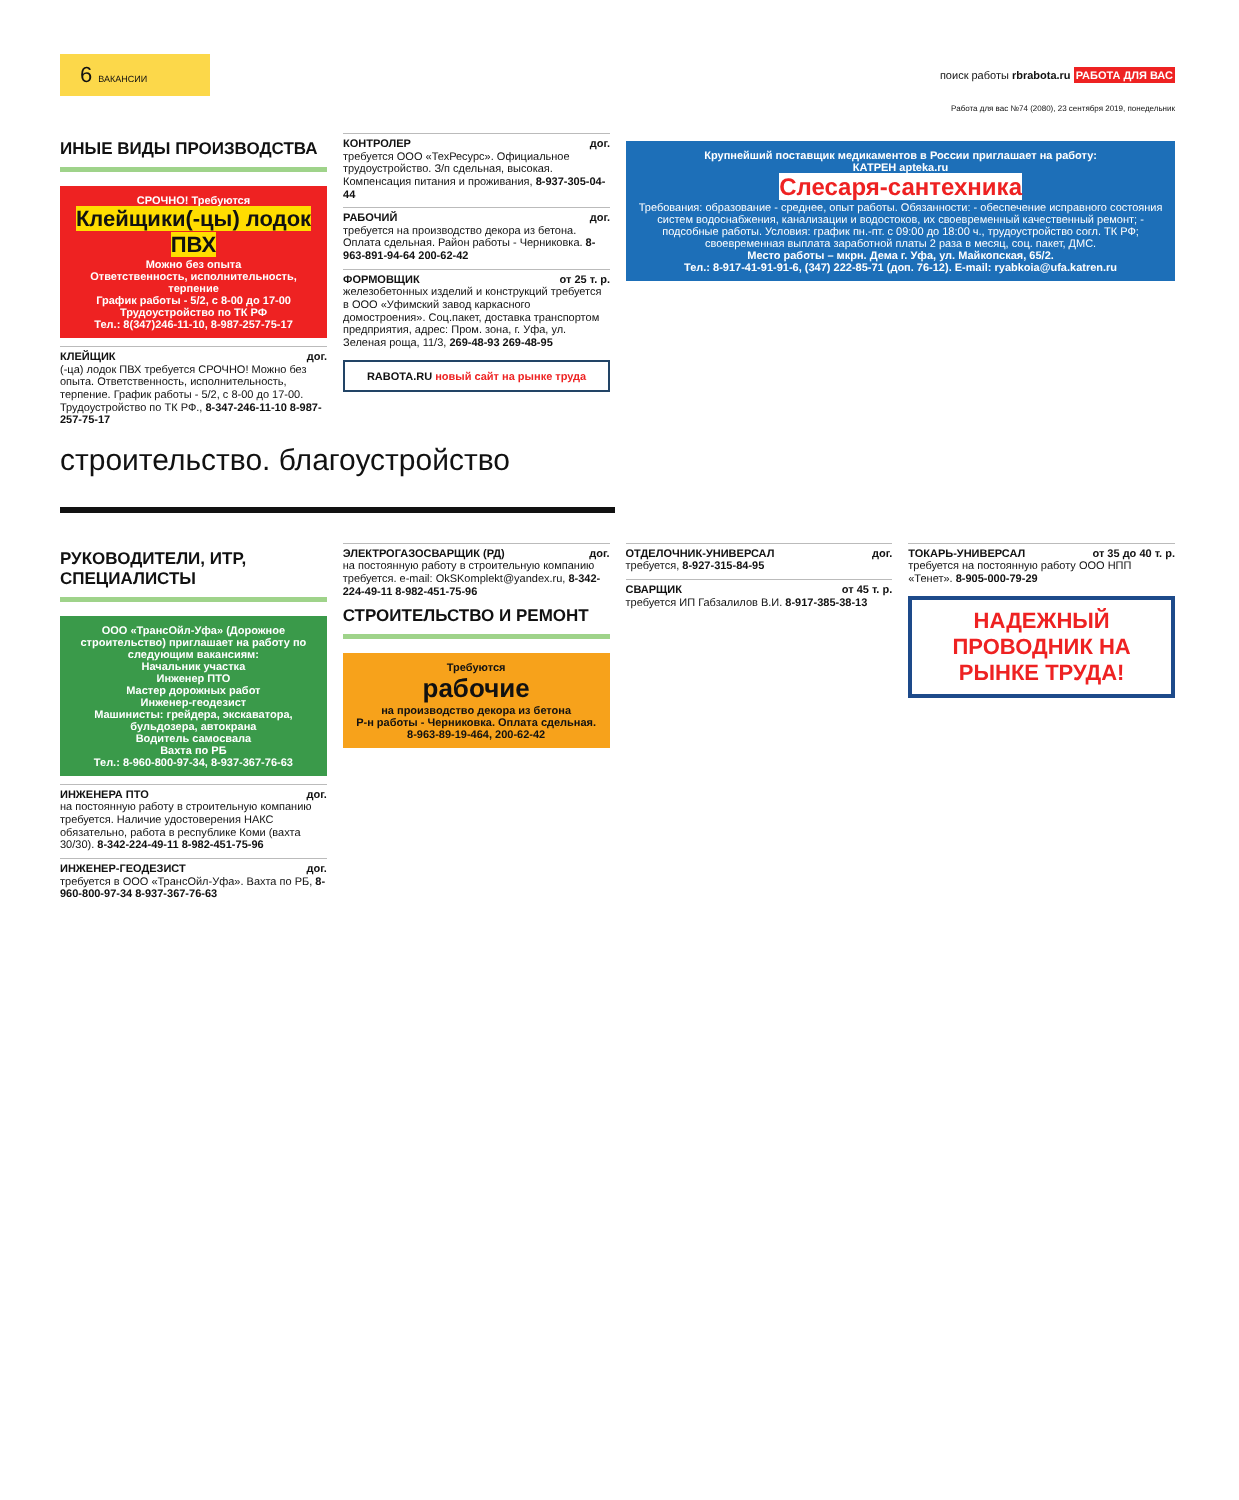6 ВАКАНСИИ
поиск работы rbrabota.ru РАБОТА ДЛЯ ВАС
Работа для вас №74 (2080), 23 сентября 2019, понедельник
ИНЫЕ ВИДЫ ПРОИЗВОДСТВА
СРОЧНО! Требуются
Клейщики(-цы) лодок ПВХ
Можно без опыта
Ответственность, исполнительность, терпение
График работы - 5/2, с 8-00 до 17-00
Трудоустройство по ТК РФ
Тел.: 8(347)246-11-10, 8-987-257-75-17
КЛЕЙЩИК дог.
(-ца) лодок ПВХ требуется СРОЧНО! Можно без опыта. Ответственность, исполнительность, терпение. График работы - 5/2, с 8-00 до 17-00. Трудоустройство по ТК РФ., 8-347-246-11-10 8-987-257-75-17
КОНТРОЛЕР дог.
требуется ООО «ТехРесурс». Официальное трудоустройство. З/п сдельная, высокая. Компенсация питания и проживания, 8-937-305-04-44
РАБОЧИЙ дог.
требуется на производство декора из бетона. Оплата сдельная. Район работы - Черниковка. 8-963-891-94-64 200-62-42
ФОРМОВЩИК от 25 т. р.
железобетонных изделий и конструкций требуется в ООО «Уфимский завод каркасного домостроения». Соц.пакет, доставка транспортом предприятия, адрес: Пром. зона, г. Уфа, ул. Зеленая роща, 11/3, 269-48-93 269-48-95
RABOTA.RU новый сайт на рынке труда
Крупнейший поставщик медикаментов в России приглашает на работу:
КАТРЕН apteka.ru
Слесаря-сантехника
Требования: образование - среднее, опыт работы. Обязанности: - обеспечение исправного состояния систем водоснабжения, канализации и водостоков, их своевременный качественный ремонт; - подсобные работы. Условия: график пн.-пт. с 09:00 до 18:00 ч., трудоустройство согл. ТК РФ; своевременная выплата заработной платы 2 раза в месяц, соц. пакет, ДМС.
Место работы – мкрн. Дема г. Уфа, ул. Майкопская, 65/2.
Тел.: 8-917-41-91-91-6, (347) 222-85-71 (доп. 76-12). E-mail: ryabkoia@ufa.katren.ru
строительство. благоустройство
РУКОВОДИТЕЛИ, ИТР, СПЕЦИАЛИСТЫ
ООО «ТрансОйл-Уфа» (Дорожное строительство) приглашает на работу по следующим вакансиям:
Начальник участка
Инженер ПТО
Мастер дорожных работ
Инженер-геодезист
Машинисты: грейдера, экскаватора, бульдозера, автокрана
Водитель самосвала
Вахта по РБ
Тел.: 8-960-800-97-34, 8-937-367-76-63
ИНЖЕНЕРА ПТО дог.
на постоянную работу в строительную компанию требуется. Наличие удостоверения НАКС обязательно, работа в республике Коми (вахта 30/30). 8-342-224-49-11 8-982-451-75-96
ИНЖЕНЕР-ГЕОДЕЗИСТ дог.
требуется в ООО «ТрансОйл-Уфа». Вахта по РБ, 8-960-800-97-34 8-937-367-76-63
ЭЛЕКТРОГАЗОСВАРЩИК (РД) дог.
на постоянную работу в строительную компанию требуется. e-mail: OkSKomplekt@yandex.ru, 8-342-224-49-11 8-982-451-75-96
СТРОИТЕЛЬСТВО И РЕМОНТ
Требуются
рабочие
на производство декора из бетона
Р-н работы - Черниковка. Оплата сдельная.
8-963-89-19-464, 200-62-42
ОТДЕЛОЧНИК-УНИВЕРСАЛ дог.
требуется, 8-927-315-84-95
СВАРЩИК от 45 т. р.
требуется ИП Габзалилов В.И. 8-917-385-38-13
ТОКАРЬ-УНИВЕРСАЛ от 35 до 40 т. р.
требуется на постоянную работу ООО НПП «Тенет». 8-905-000-79-29
НАДЕЖНЫЙ ПРОВОДНИК НА РЫНКЕ ТРУДА!